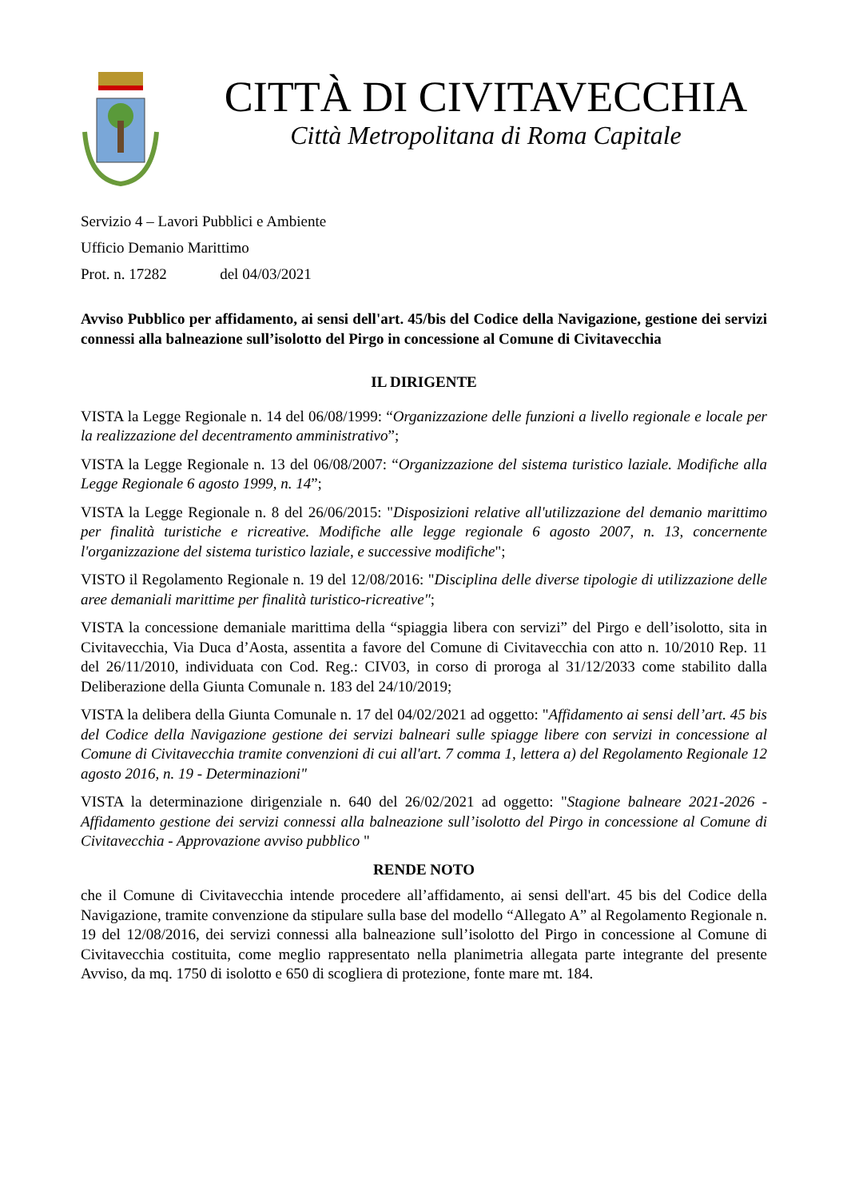CITTÀ DI CIVITAVECCHIA
Città Metropolitana di Roma Capitale
Servizio 4 – Lavori Pubblici e Ambiente
Ufficio Demanio Marittimo
Prot. n. 17282 del 04/03/2021
Avviso Pubblico per affidamento, ai sensi dell'art. 45/bis del Codice della Navigazione, gestione dei servizi connessi alla balneazione sull’isolotto del Pirgo in concessione al Comune di Civitavecchia
IL DIRIGENTE
VISTA la Legge Regionale n. 14 del 06/08/1999: “Organizzazione delle funzioni a livello regionale e locale per la realizzazione del decentramento amministrativo”;
VISTA la Legge Regionale n. 13 del 06/08/2007: “Organizzazione del sistema turistico laziale. Modifiche alla Legge Regionale 6 agosto 1999, n. 14”;
VISTA la Legge Regionale n. 8 del 26/06/2015: "Disposizioni relative all'utilizzazione del demanio marittimo per finalità turistiche e ricreative. Modifiche alle legge regionale 6 agosto 2007, n. 13, concernente l'organizzazione del sistema turistico laziale, e successive modifiche";
VISTO il Regolamento Regionale n. 19 del 12/08/2016: "Disciplina delle diverse tipologie di utilizzazione delle aree demaniali marittime per finalità turistico-ricreative";
VISTA la concessione demaniale marittima della “spiaggia libera con servizi” del Pirgo e dell’isolotto, sita in Civitavecchia, Via Duca d’Aosta, assentita a favore del Comune di Civitavecchia con atto n. 10/2010 Rep. 11 del 26/11/2010, individuata con Cod. Reg.: CIV03, in corso di proroga al 31/12/2033 come stabilito dalla Deliberazione della Giunta Comunale n. 183 del 24/10/2019;
VISTA la delibera della Giunta Comunale n. 17 del 04/02/2021 ad oggetto: "Affidamento ai sensi dell’art. 45 bis del Codice della Navigazione gestione dei servizi balneari sulle spiagge libere con servizi in concessione al Comune di Civitavecchia tramite convenzioni di cui all'art. 7 comma 1, lettera a) del Regolamento Regionale 12 agosto 2016, n. 19 - Determinazioni"
VISTA la determinazione dirigenziale n. 640 del 26/02/2021 ad oggetto: "Stagione balneare 2021-2026 - Affidamento gestione dei servizi connessi alla balneazione sull’isolotto del Pirgo in concessione al Comune di Civitavecchia - Approvazione avviso pubblico "
RENDE NOTO
che il Comune di Civitavecchia intende procedere all’affidamento, ai sensi dell'art. 45 bis del Codice della Navigazione, tramite convenzione da stipulare sulla base del modello “Allegato A” al Regolamento Regionale n. 19 del 12/08/2016, dei servizi connessi alla balneazione sull’isolotto del Pirgo in concessione al Comune di Civitavecchia costituita, come meglio rappresentato nella planimetria allegata parte integrante del presente Avviso, da mq. 1750 di isolotto e 650 di scogliera di protezione, fonte mare mt. 184.